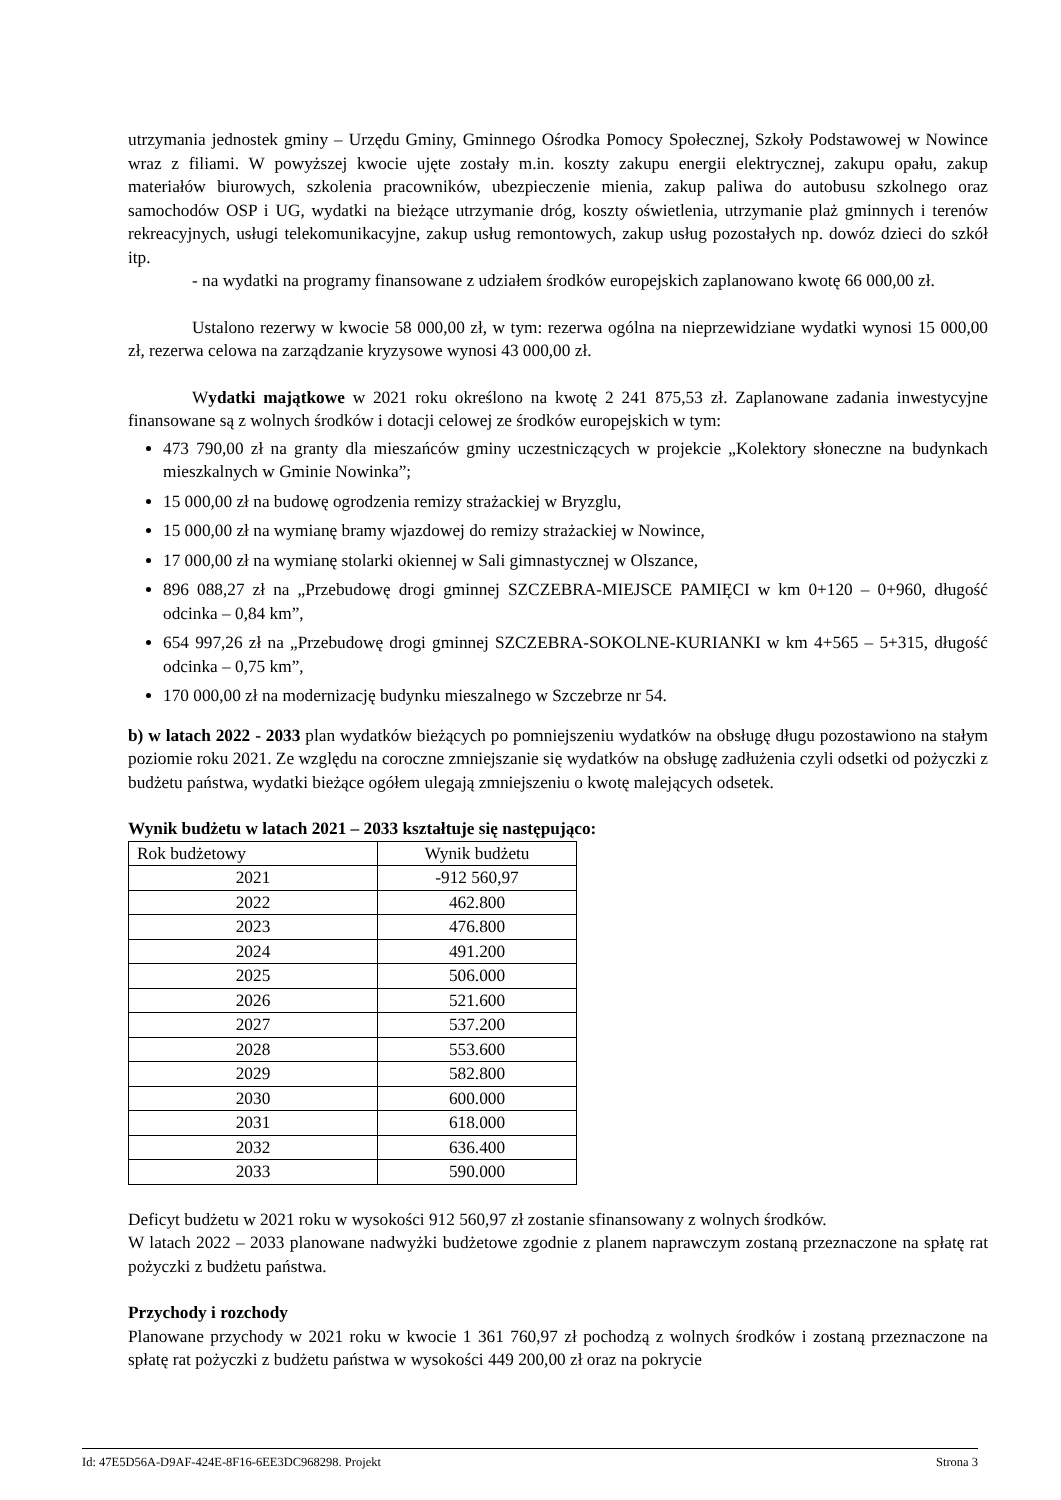utrzymania jednostek gminy – Urzędu Gminy, Gminnego Ośrodka Pomocy Społecznej, Szkoły Podstawowej w Nowince wraz z filiami. W powyższej kwocie ujęte zostały m.in. koszty zakupu energii elektrycznej, zakupu opału, zakup materiałów biurowych, szkolenia pracowników, ubezpieczenie mienia, zakup paliwa do autobusu szkolnego oraz samochodów OSP i UG, wydatki na bieżące utrzymanie dróg, koszty oświetlenia, utrzymanie plaż gminnych i terenów rekreacyjnych, usługi telekomunikacyjne, zakup usług remontowych, zakup usług pozostałych np. dowóz dzieci do szkół itp.
- na wydatki na programy finansowane z udziałem środków europejskich zaplanowano kwotę 66 000,00 zł.
Ustalono rezerwy w kwocie 58 000,00 zł, w tym: rezerwa ogólna na nieprzewidziane wydatki wynosi 15 000,00 zł, rezerwa celowa na zarządzanie kryzysowe wynosi 43 000,00 zł.
Wydatki majątkowe w 2021 roku określono na kwotę 2 241 875,53 zł. Zaplanowane zadania inwestycyjne finansowane są z wolnych środków i dotacji celowej ze środków europejskich w tym:
473 790,00 zł na granty dla mieszańców gminy uczestniczących w projekcie „Kolektory słoneczne na budynkach mieszkalnych w Gminie Nowinka”;
15 000,00 zł na budowę ogrodzenia remizy strażackiej w Bryzglu,
15 000,00 zł na wymianę bramy wjazdowej do remizy strażackiej w Nowince,
17 000,00 zł na wymianę stolarki okiennej w Sali gimnastycznej w Olszance,
896 088,27 zł na „Przebudowę drogi gminnej SZCZEBRA-MIEJSCE PAMIĘCI w km 0+120 – 0+960, długość odcinka – 0,84 km”,
654 997,26 zł na „Przebudowę drogi gminnej SZCZEBRA-SOKOLNE-KURIANKI w km 4+565 – 5+315, długość odcinka – 0,75 km”,
170 000,00 zł na modernizację budynku mieszalnego w Szczebrze nr 54.
b) w latach 2022 - 2033 plan wydatków bieżących po pomniejszeniu wydatków na obsługę długu pozostawiono na stałym poziomie roku 2021. Ze względu na coroczne zmniejszanie się wydatków na obsługę zadłużenia czyli odsetki od pożyczki z budżetu państwa, wydatki bieżące ogółem ulegają zmniejszeniu o kwotę malejących odsetek.
Wynik budżetu w latach 2021 – 2033 kształtuje się następująco:
| Rok budżetowy | Wynik budżetu |
| --- | --- |
| 2021 | -912 560,97 |
| 2022 | 462.800 |
| 2023 | 476.800 |
| 2024 | 491.200 |
| 2025 | 506.000 |
| 2026 | 521.600 |
| 2027 | 537.200 |
| 2028 | 553.600 |
| 2029 | 582.800 |
| 2030 | 600.000 |
| 2031 | 618.000 |
| 2032 | 636.400 |
| 2033 | 590.000 |
Deficyt budżetu w 2021 roku w wysokości 912 560,97 zł zostanie sfinansowany z wolnych środków.
W latach 2022 – 2033 planowane nadwyżki budżetowe zgodnie z planem naprawczym zostaną przeznaczone na spłatę rat pożyczki z budżetu państwa.
Przychody i rozchody
Planowane przychody w 2021 roku w kwocie 1 361 760,97 zł pochodzą z wolnych środków i zostaną przeznaczone na spłatę rat pożyczki z budżetu państwa w wysokości 449 200,00 zł oraz na pokrycie
Id: 47E5D56A-D9AF-424E-8F16-6EE3DC968298. Projekt Strona 3